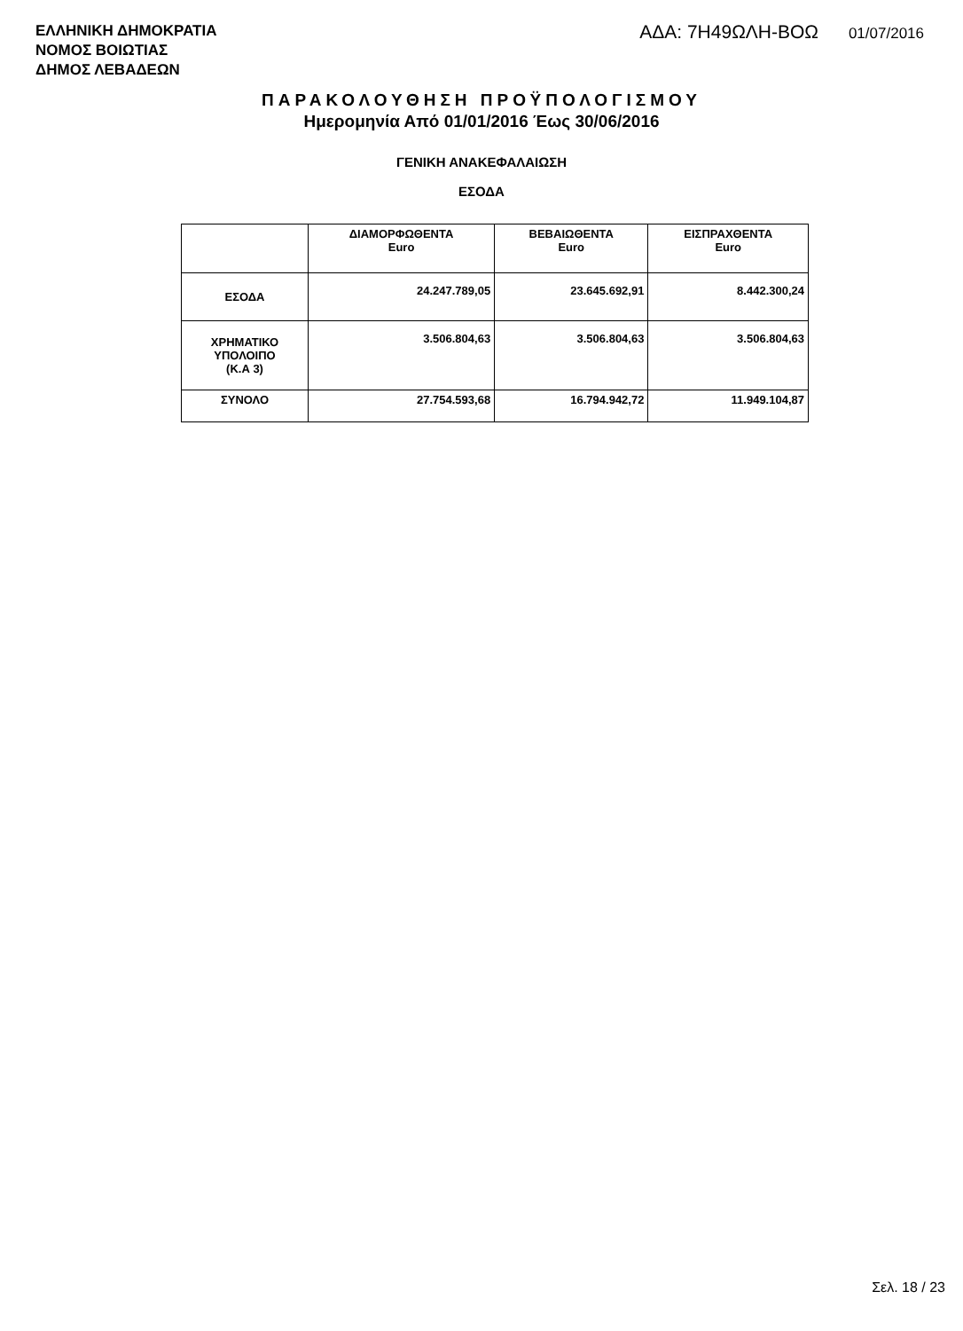ΕΛΛΗΝΙΚΗ ΔΗΜΟΚΡΑΤΙΑ
ΝΟΜΟΣ ΒΟΙΩΤΙΑΣ
ΔΗΜΟΣ ΛΕΒΑΔΕΩΝ
ΑΔΑ: 7Η49ΩΛΗ-ΒΟΩ 01/07/2016
ΠΑΡΑΚΟΛΟΥΘΗΣΗ ΠΡΟΫΠΟΛΟΓΙΣΜΟΥ
Ημερομηνία Από 01/01/2016 Έως 30/06/2016
ΓΕΝΙΚΗ ΑΝΑΚΕΦΑΛΑΙΩΣΗ
ΕΣΟΔΑ
| | ΔΙΑΜΟΡΦΩΘΕΝΤΑ Euro | ΒΕΒΑΙΩΘΕΝΤΑ Euro | ΕΙΣΠΡΑΧΘΕΝΤΑ Euro |
| --- | --- | --- | --- |
| ΕΣΟΔΑ | 24.247.789,05 | 23.645.692,91 | 8.442.300,24 |
| ΧΡΗΜΑΤΙΚΟ ΥΠΟΛΟΙΠΟ (Κ.Α 3) | 3.506.804,63 | 3.506.804,63 | 3.506.804,63 |
| ΣΥΝΟΛΟ | 27.754.593,68 | 16.794.942,72 | 11.949.104,87 |
Σελ. 18 / 23